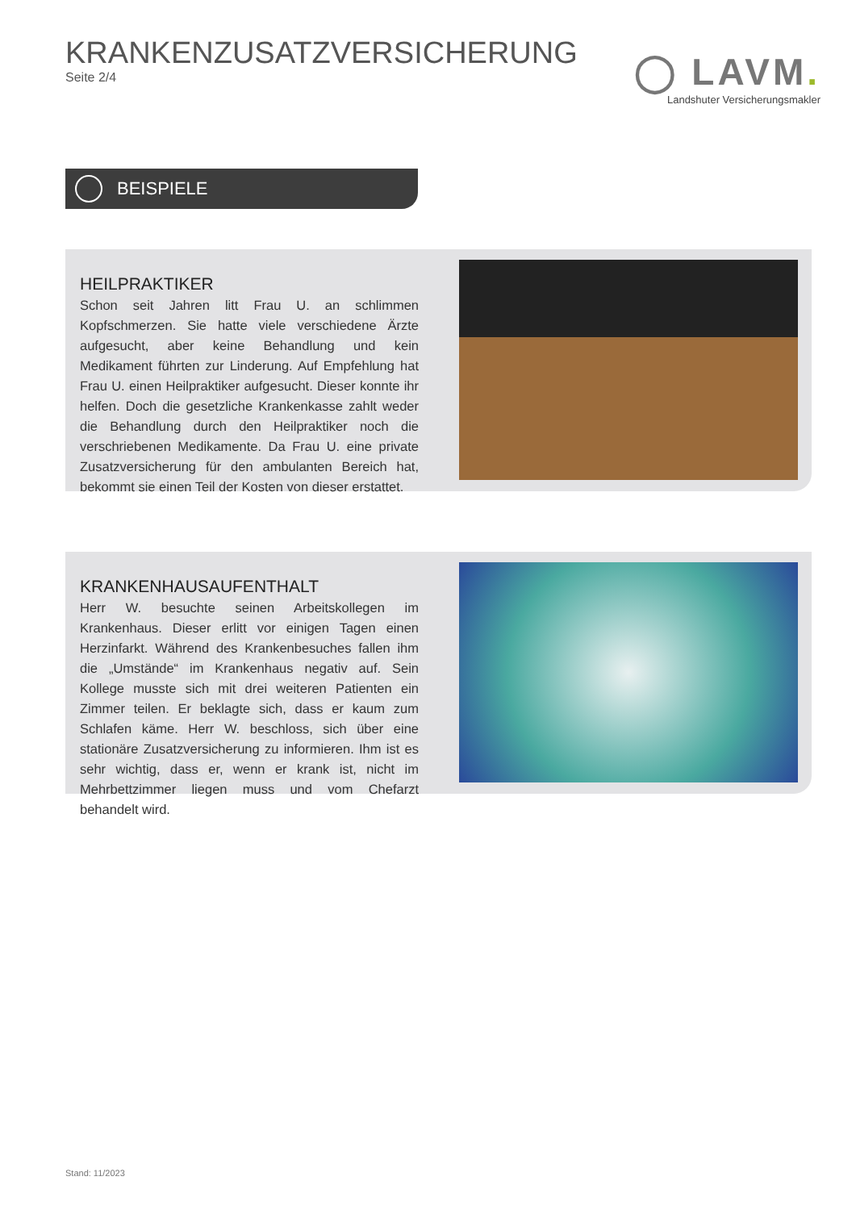KRANKENZUSATZVERSICHERUNG
Seite 2/4
◯ LAVM.
Landshuter Versicherungsmakler
BEISPIELE
HEILPRAKTIKER
Schon seit Jahren litt Frau U. an schlimmen Kopfschmerzen. Sie hatte viele verschiedene Ärzte aufgesucht, aber keine Behandlung und kein Medikament führten zur Linderung. Auf Empfehlung hat Frau U. einen Heilpraktiker aufgesucht. Dieser konnte ihr helfen. Doch die gesetzliche Krankenkasse zahlt weder die Behandlung durch den Heilpraktiker noch die verschriebenen Medikamente. Da Frau U. eine private Zusatzversicherung für den ambulanten Bereich hat, bekommt sie einen Teil der Kosten von dieser erstattet.
KRANKENHAUSAUFENTHALT
Herr W. besuchte seinen Arbeitskollegen im Krankenhaus. Dieser erlitt vor einigen Tagen einen Herzinfarkt. Während des Krankenbesuches fallen ihm die „Umstände“ im Krankenhaus negativ auf. Sein Kollege musste sich mit drei weiteren Patienten ein Zimmer teilen. Er beklagte sich, dass er kaum zum Schlafen käme. Herr W. beschloss, sich über eine stationäre Zusatzversicherung zu informieren. Ihm ist es sehr wichtig, dass er, wenn er krank ist, nicht im Mehrbettzimmer liegen muss und vom Chefarzt behandelt wird.
Stand: 11/2023